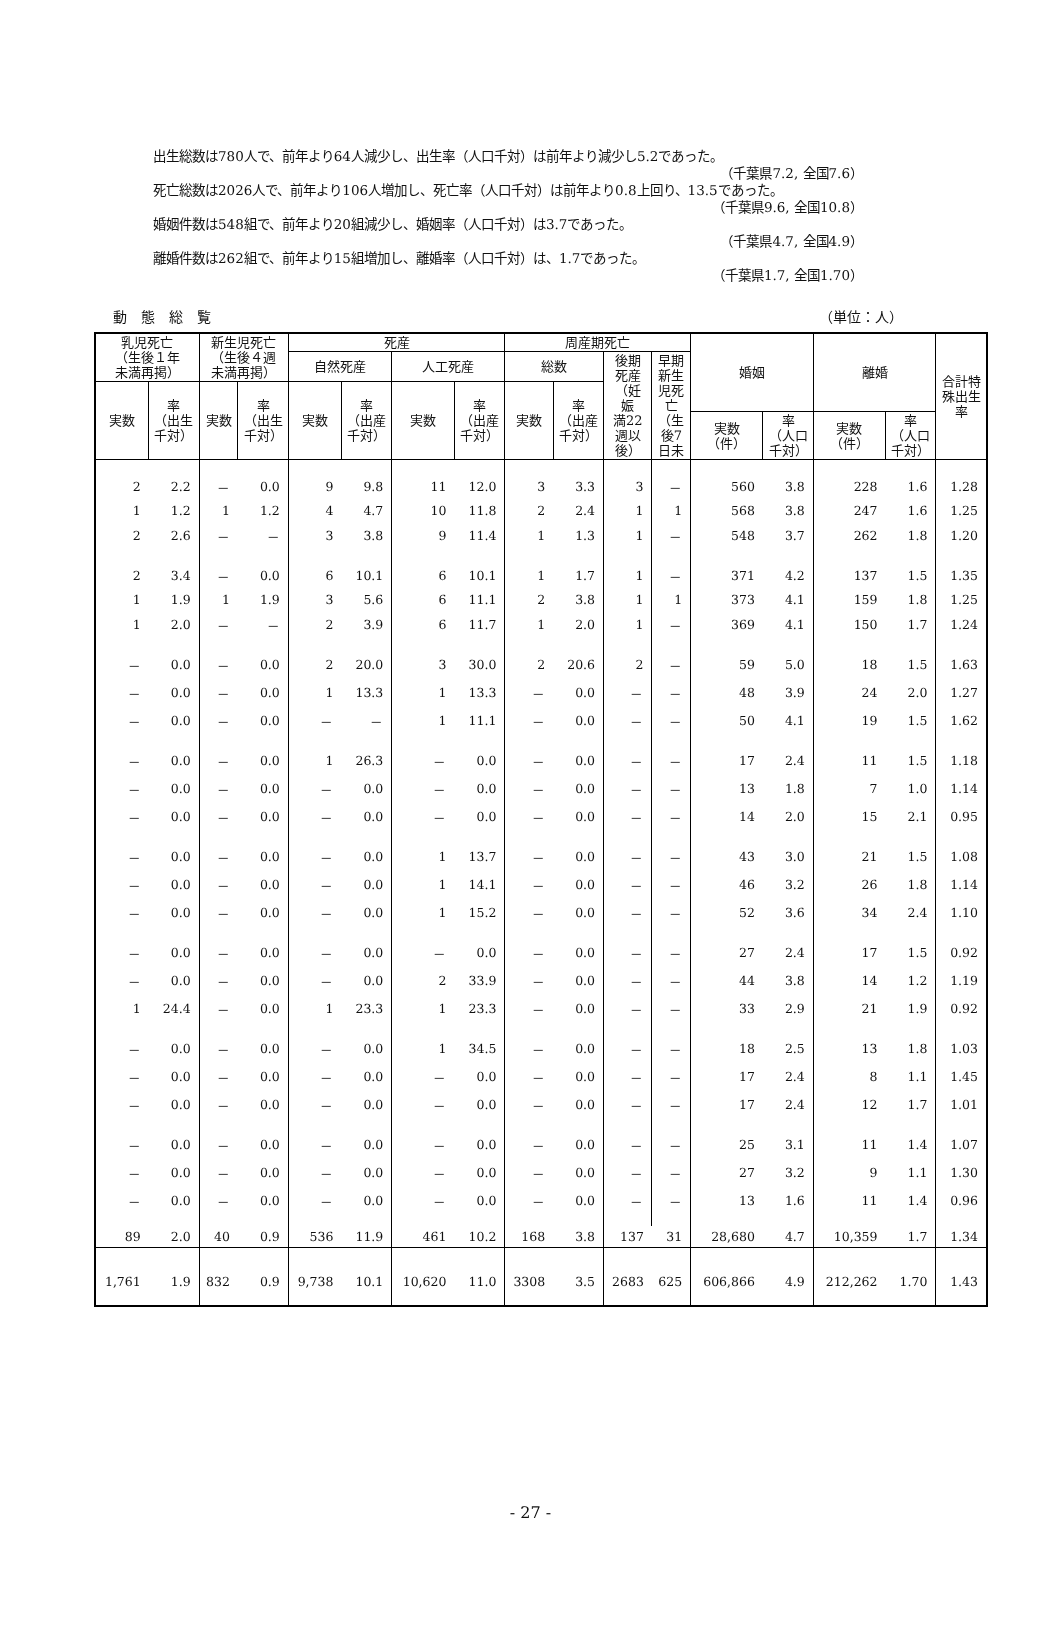出生総数は780人で、前年より64人減少し、出生率（人口千対）は前年より減少し5.2であった。
（千葉県7.2, 全国7.6）
死亡総数は2026人で、前年より106人増加し、死亡率（人口千対）は前年より0.8上回り、13.5であった。
（千葉県9.6, 全国10.8）
婚姻件数は548組で、前年より20組減少し、婚姻率（人口千対）は3.7であった。
（千葉県4.7, 全国4.9）
離婚件数は262組で、前年より15組増加し、離婚率（人口千対）は、1.7であった。
（千葉県1.7, 全国1.70）
動　態　総　覧 （単位：人）
| 乳児死亡 （生後１年 未満再掲） | | 新生児死亡 （生後４週 未満再掲） | | 死産 | | | | 周産期死亡 | | | | 婚姻 | | 離婚 | | 合計特 殊出生 率 |
| --- | --- | --- | --- | --- | --- | --- | --- | --- | --- | --- | --- | --- | --- | --- | --- | --- |
| | | | | 自然死産 | | 人工死産 | | 総数 | | 後期 死産 （妊 娠 満22 週以 後） | 早期 新生 児死 亡 （生 後7 日未 | | | | | |
| 実数 | 率 （出生 千対） | 実数 | 率 （出生 千対） | 実数 | 率 （出産 千対） | 実数 | 率 （出産 千対） | 実数 | 率 （出産 千対） | | | | | | | |
| | | | | | | | | | | | | 実数 （件） | 率 （人口 千対） | 実数 （件） | 率 （人口 千対） | |
| 2 | 2.2 | － | 0.0 | 9 | 9.8 | 11 | 12.0 | 3 | 3.3 | 3 | － | 560 | 3.8 | 228 | 1.6 | 1.28 |
| 1 | 1.2 | 1 | 1.2 | 4 | 4.7 | 10 | 11.8 | 2 | 2.4 | 1 | 1 | 568 | 3.8 | 247 | 1.6 | 1.25 |
| 2 | 2.6 | － | － | 3 | 3.8 | 9 | 11.4 | 1 | 1.3 | 1 | － | 548 | 3.7 | 262 | 1.8 | 1.20 |
| 2 | 3.4 | － | 0.0 | 6 | 10.1 | 6 | 10.1 | 1 | 1.7 | 1 | － | 371 | 4.2 | 137 | 1.5 | 1.35 |
| 1 | 1.9 | 1 | 1.9 | 3 | 5.6 | 6 | 11.1 | 2 | 3.8 | 1 | 1 | 373 | 4.1 | 159 | 1.8 | 1.25 |
| 1 | 2.0 | － | － | 2 | 3.9 | 6 | 11.7 | 1 | 2.0 | 1 | － | 369 | 4.1 | 150 | 1.7 | 1.24 |
| － | 0.0 | － | 0.0 | 2 | 20.0 | 3 | 30.0 | 2 | 20.6 | 2 | － | 59 | 5.0 | 18 | 1.5 | 1.63 |
| － | 0.0 | － | 0.0 | 1 | 13.3 | 1 | 13.3 | － | 0.0 | － | － | 48 | 3.9 | 24 | 2.0 | 1.27 |
| － | 0.0 | － | 0.0 | － | － | 1 | 11.1 | － | 0.0 | － | － | 50 | 4.1 | 19 | 1.5 | 1.62 |
| － | 0.0 | － | 0.0 | 1 | 26.3 | － | 0.0 | － | 0.0 | － | － | 17 | 2.4 | 11 | 1.5 | 1.18 |
| － | 0.0 | － | 0.0 | － | 0.0 | － | 0.0 | － | 0.0 | － | － | 13 | 1.8 | 7 | 1.0 | 1.14 |
| － | 0.0 | － | 0.0 | － | 0.0 | － | 0.0 | － | 0.0 | － | － | 14 | 2.0 | 15 | 2.1 | 0.95 |
| － | 0.0 | － | 0.0 | － | 0.0 | 1 | 13.7 | － | 0.0 | － | － | 43 | 3.0 | 21 | 1.5 | 1.08 |
| － | 0.0 | － | 0.0 | － | 0.0 | 1 | 14.1 | － | 0.0 | － | － | 46 | 3.2 | 26 | 1.8 | 1.14 |
| － | 0.0 | － | 0.0 | － | 0.0 | 1 | 15.2 | － | 0.0 | － | － | 52 | 3.6 | 34 | 2.4 | 1.10 |
| － | 0.0 | － | 0.0 | － | 0.0 | － | 0.0 | － | 0.0 | － | － | 27 | 2.4 | 17 | 1.5 | 0.92 |
| － | 0.0 | － | 0.0 | － | 0.0 | 2 | 33.9 | － | 0.0 | － | － | 44 | 3.8 | 14 | 1.2 | 1.19 |
| 1 | 24.4 | － | 0.0 | 1 | 23.3 | 1 | 23.3 | － | 0.0 | － | － | 33 | 2.9 | 21 | 1.9 | 0.92 |
| － | 0.0 | － | 0.0 | － | 0.0 | 1 | 34.5 | － | 0.0 | － | － | 18 | 2.5 | 13 | 1.8 | 1.03 |
| － | 0.0 | － | 0.0 | － | 0.0 | － | 0.0 | － | 0.0 | － | － | 17 | 2.4 | 8 | 1.1 | 1.45 |
| － | 0.0 | － | 0.0 | － | 0.0 | － | 0.0 | － | 0.0 | － | － | 17 | 2.4 | 12 | 1.7 | 1.01 |
| － | 0.0 | － | 0.0 | － | 0.0 | － | 0.0 | － | 0.0 | － | － | 25 | 3.1 | 11 | 1.4 | 1.07 |
| － | 0.0 | － | 0.0 | － | 0.0 | － | 0.0 | － | 0.0 | － | － | 27 | 3.2 | 9 | 1.1 | 1.30 |
| － | 0.0 | － | 0.0 | － | 0.0 | － | 0.0 | － | 0.0 | － | － | 13 | 1.6 | 11 | 1.4 | 0.96 |
| 89 | 2.0 | 40 | 0.9 | 536 | 11.9 | 461 | 10.2 | 168 | 3.8 | 137 | 31 | 28,680 | 4.7 | 10,359 | 1.7 | 1.34 |
| 1,761 | 1.9 | 832 | 0.9 | 9,738 | 10.1 | 10,620 | 11.0 | 3308 | 3.5 | 2683 | 625 | 606,866 | 4.9 | 212,262 | 1.70 | 1.43 |
- 27 -